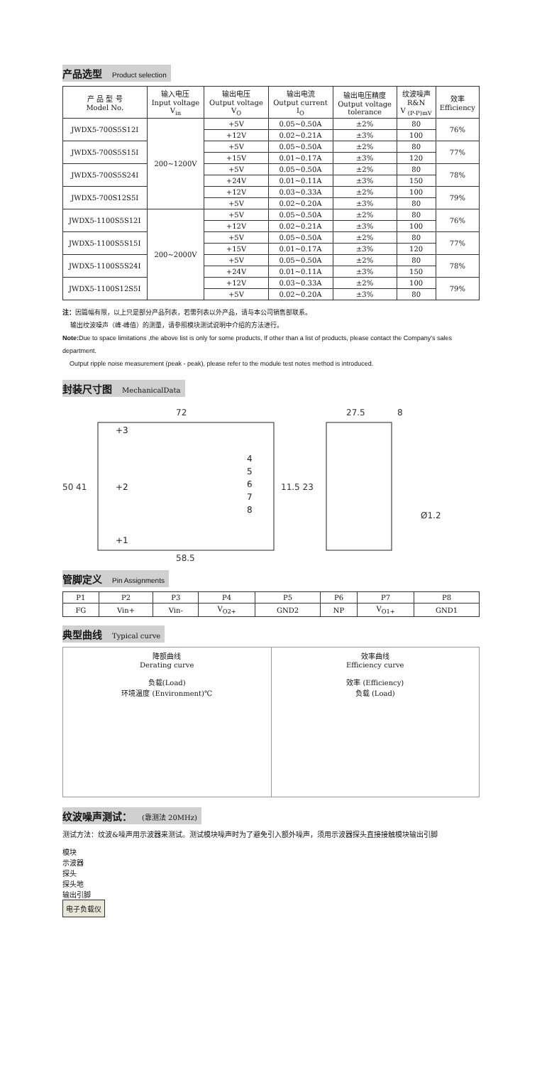产品选型 Product selection
| 产 品 型 号 Model No. | 输入电压 Input voltage V<sub>in</sub> | 输出电压 Output voltage V<sub>O</sub> | 输出电流 Output current I<sub>O</sub> | 输出电压精度 Output voltage tolerance | 纹波噪声 R&N V <sub>(P-P)mV</sub> | 效率 Efficiency |
| --- | --- | --- | --- | --- | --- | --- |
| JWDX5-700S5S12I | 200~1200V | +5V | 0.05~0.50A | ±2% | 80 | 76% |
| | | +12V | 0.02~0.21A | ±3% | 100 | |
| JWDX5-700S5S15I | | +5V | 0.05~0.50A | ±2% | 80 | 77% |
| | | +15V | 0.01~0.17A | ±3% | 120 | |
| JWDX5-700S5S24I | | +5V | 0.05~0.50A | ±2% | 80 | 78% |
| | | +24V | 0.01~0.11A | ±3% | 150 | |
| JWDX5-700S12S5I | | +12V | 0.03~0.33A | ±2% | 100 | 79% |
| | | +5V | 0.02~0.20A | ±3% | 80 | |
| JWDX5-1100S5S12I | 200~2000V | +5V | 0.05~0.50A | ±2% | 80 | 76% |
| | | +12V | 0.02~0.21A | ±3% | 100 | |
| JWDX5-1100S5S15I | | +5V | 0.05~0.50A | ±2% | 80 | 77% |
| | | +15V | 0.01~0.17A | ±3% | 120 | |
| JWDX5-1100S5S24I | | +5V | 0.05~0.50A | ±2% | 80 | 78% |
| | | +24V | 0.01~0.11A | ±3% | 150 | |
| JWDX5-1100S12S5I | | +12V | 0.03~0.33A | ±2% | 100 | 79% |
| | | +5V | 0.02~0.20A | ±3% | 80 | |
注：因篇幅有限，以上只是部分产品列表，若需列表以外产品，请与本公司销售部联系。
输出纹波噪声（峰-峰值）的测量，请参照模块测试说明中介绍的方法进行。
Note: Due to space limitations ,the above list is only for some products, If other than a list of products, please contact the Company's sales department.
Output ripple noise measurement (peak - peak), please refer to the module test notes method is introduced.
封装尺寸图 MechanicalData
72
58.5
+3
+2
+1
4
5
6
7
8
50 41
11.5 23
27.5
8
Ø1.2
管脚定义 Pin Assignments
| P1 | P2 | P3 | P4 | P5 | P6 | P7 | P8 |
| FG | Vin+ | Vin- | V<sub>O2+</sub> | GND2 | NP | V<sub>O1+</sub> | GND1 |
典型曲线 Typical curve
降额曲线
Derating curve
负载(Load)
环境温度 (Environment)℃
效率曲线
Efficiency curve
效率 (Efficiency)
负载 (Load)
纹波噪声测试： (靠测法 20MHz)
测试方法：纹波&噪声用示波器来测试。测试模块噪声时为了避免引入额外噪声，须用示波器探头直接接触模块输出引脚
模块
示波器
探头
探头地
输出引脚
电子负载仪